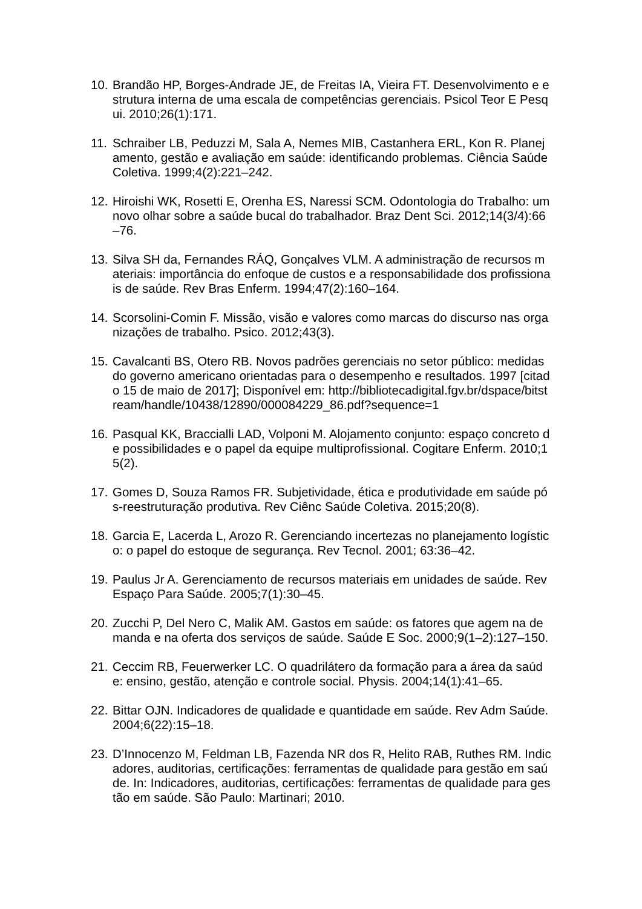10.
Brandão HP, Borges-Andrade JE, de Freitas IA, Vieira FT. Desenvolvimento e estrutura interna de uma escala de competências gerenciais. Psicol Teor E Pesqui. 2010;26(1):171.
11.
Schraiber LB, Peduzzi M, Sala A, Nemes MIB, Castanhera ERL, Kon R. Planejamento, gestão e avaliação em saúde: identificando problemas. Ciência Saúde Coletiva. 1999;4(2):221–242.
12.
Hiroishi WK, Rosetti E, Orenha ES, Naressi SCM. Odontologia do Trabalho: um novo olhar sobre a saúde bucal do trabalhador. Braz Dent Sci. 2012;14(3/4):66–76.
13.
Silva SH da, Fernandes RÁQ, Gonçalves VLM. A administração de recursos materiais: importância do enfoque de custos e a responsabilidade dos profissionais de saúde. Rev Bras Enferm. 1994;47(2):160–164.
14.
Scorsolini-Comin F. Missão, visão e valores como marcas do discurso nas organizações de trabalho. Psico. 2012;43(3).
15.
Cavalcanti BS, Otero RB. Novos padrões gerenciais no setor público: medidas do governo americano orientadas para o desempenho e resultados. 1997 [citado 15 de maio de 2017]; Disponível em: http://bibliotecadigital.fgv.br/dspace/bitstream/handle/10438/12890/000084229_86.pdf?sequence=1
16.
Pasqual KK, Braccialli LAD, Volponi M. Alojamento conjunto: espaço concreto de possibilidades e o papel da equipe multiprofissional. Cogitare Enferm. 2010;15(2).
17.
Gomes D, Souza Ramos FR. Subjetividade, ética e produtividade em saúde pós-reestruturação produtiva. Rev Ciênc Saúde Coletiva. 2015;20(8).
18.
Garcia E, Lacerda L, Arozo R. Gerenciando incertezas no planejamento logístico: o papel do estoque de segurança. Rev Tecnol. 2001; 63:36–42.
19.
Paulus Jr A. Gerenciamento de recursos materiais em unidades de saúde. Rev Espaço Para Saúde. 2005;7(1):30–45.
20.
Zucchi P, Del Nero C, Malik AM. Gastos em saúde: os fatores que agem na demanda e na oferta dos serviços de saúde. Saúde E Soc. 2000;9(1–2):127–150.
21.
Ceccim RB, Feuerwerker LC. O quadrilátero da formação para a área da saúde: ensino, gestão, atenção e controle social. Physis. 2004;14(1):41–65.
22.
Bittar OJN. Indicadores de qualidade e quantidade em saúde. Rev Adm Saúde. 2004;6(22):15–18.
23.
D’Innocenzo M, Feldman LB, Fazenda NR dos R, Helito RAB, Ruthes RM. Indicadores, auditorias, certificações: ferramentas de qualidade para gestão em saúde. In: Indicadores, auditorias, certificações: ferramentas de qualidade para gestão em saúde. São Paulo: Martinari; 2010.